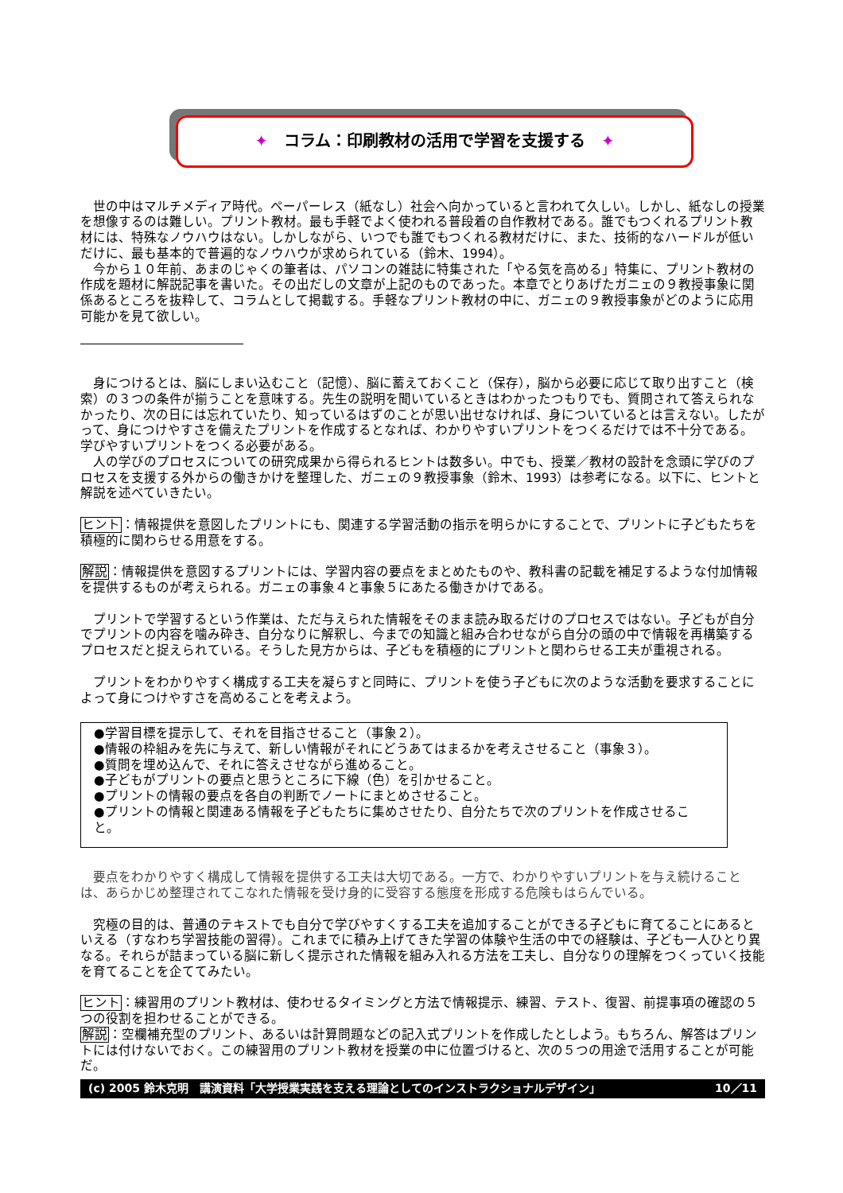✦　コラム：印刷教材の活用で学習を支援する　✦
世の中はマルチメディア時代。ペーパーレス（紙なし）社会へ向かっていると言われて久しい。しかし、紙なしの授業を想像するのは難しい。プリント教材。最も手軽でよく使われる普段着の自作教材である。誰でもつくれるプリント教材には、特殊なノウハウはない。しかしながら、いつでも誰でもつくれる教材だけに、また、技術的なハードルが低いだけに、最も基本的で普遍的なノウハウが求められている（鈴木、1994）。
今から１０年前、あまのじゃくの筆者は、パソコンの雑誌に特集された「やる気を高める」特集に、プリント教材の作成を題材に解説記事を書いた。その出だしの文章が上記のものであった。本章でとりあげたガニェの９教授事象に関係あるところを抜粋して、コラムとして掲載する。手軽なプリント教材の中に、ガニェの９教授事象がどのように応用可能かを見て欲しい。
身につけるとは、脳にしまい込むこと（記憶）、脳に蓄えておくこと（保存），脳から必要に応じて取り出すこと（検索）の３つの条件が揃うことを意味する。先生の説明を聞いているときはわかったつもりでも、質問されて答えられなかったり、次の日には忘れていたり、知っているはずのことが思い出せなければ、身についているとは言えない。したがって、身につけやすさを備えたプリントを作成するとなれば、わかりやすいプリントをつくるだけでは不十分である。学びやすいプリントをつくる必要がある。
人の学びのプロセスについての研究成果から得られるヒントは数多い。中でも、授業／教材の設計を念頭に学びのプロセスを支援する外からの働きかけを整理した、ガニェの９教授事象（鈴木、1993）は参考になる。以下に、ヒントと解説を述べていきたい。
ヒント：情報提供を意図したプリントにも、関連する学習活動の指示を明らかにすることで、プリントに子どもたちを積極的に関わらせる用意をする。
解説：情報提供を意図するプリントには、学習内容の要点をまとめたものや、教科書の記載を補足するような付加情報を提供するものが考えられる。ガニェの事象４と事象５にあたる働きかけである。
プリントで学習するという作業は、ただ与えられた情報をそのまま読み取るだけのプロセスではない。子どもが自分でプリントの内容を噛み砕き、自分なりに解釈し、今までの知識と組み合わせながら自分の頭の中で情報を再構築するプロセスだと捉えられている。そうした見方からは、子どもを積極的にプリントと関わらせる工夫が重視される。
プリントをわかりやすく構成する工夫を凝らすと同時に、プリントを使う子どもに次のような活動を要求することによって身につけやすさを高めることを考えよう。
●学習目標を提示して、それを目指させること（事象２）。
●情報の枠組みを先に与えて、新しい情報がそれにどうあてはまるかを考えさせること（事象３）。
●質問を埋め込んで、それに答えさせながら進めること。
●子どもがプリントの要点と思うところに下線（色）を引かせること。
●プリントの情報の要点を各自の判断でノートにまとめさせること。
●プリントの情報と関連ある情報を子どもたちに集めさせたり、自分たちで次のプリントを作成させること。
要点をわかりやすく構成して情報を提供する工夫は大切である。一方で、わかりやすいプリントを与え続けることは、あらかじめ整理されてこなれた情報を受け身的に受容する態度を形成する危険もはらんでいる。
究極の目的は、普通のテキストでも自分で学びやすくする工夫を追加することができる子どもに育てることにあるといえる（すなわち学習技能の習得）。これまでに積み上げてきた学習の体験や生活の中での経験は、子ども一人ひとり異なる。それらが詰まっている脳に新しく提示された情報を組み入れる方法を工夫し、自分なりの理解をつくっていく技能を育てることを企ててみたい。
ヒント：練習用のプリント教材は、使わせるタイミングと方法で情報提示、練習、テスト、復習、前提事項の確認の５つの役割を担わせることができる。
解説：空欄補充型のプリント、あるいは計算問題などの記入式プリントを作成したとしよう。もちろん、解答はプリントには付けないでおく。この練習用のプリント教材を授業の中に位置づけると、次の５つの用途で活用することが可能だ。
(c) 2005 鈴木克明　講演資料「大学授業実践を支える理論としてのインストラクショナルデザイン」 10／11